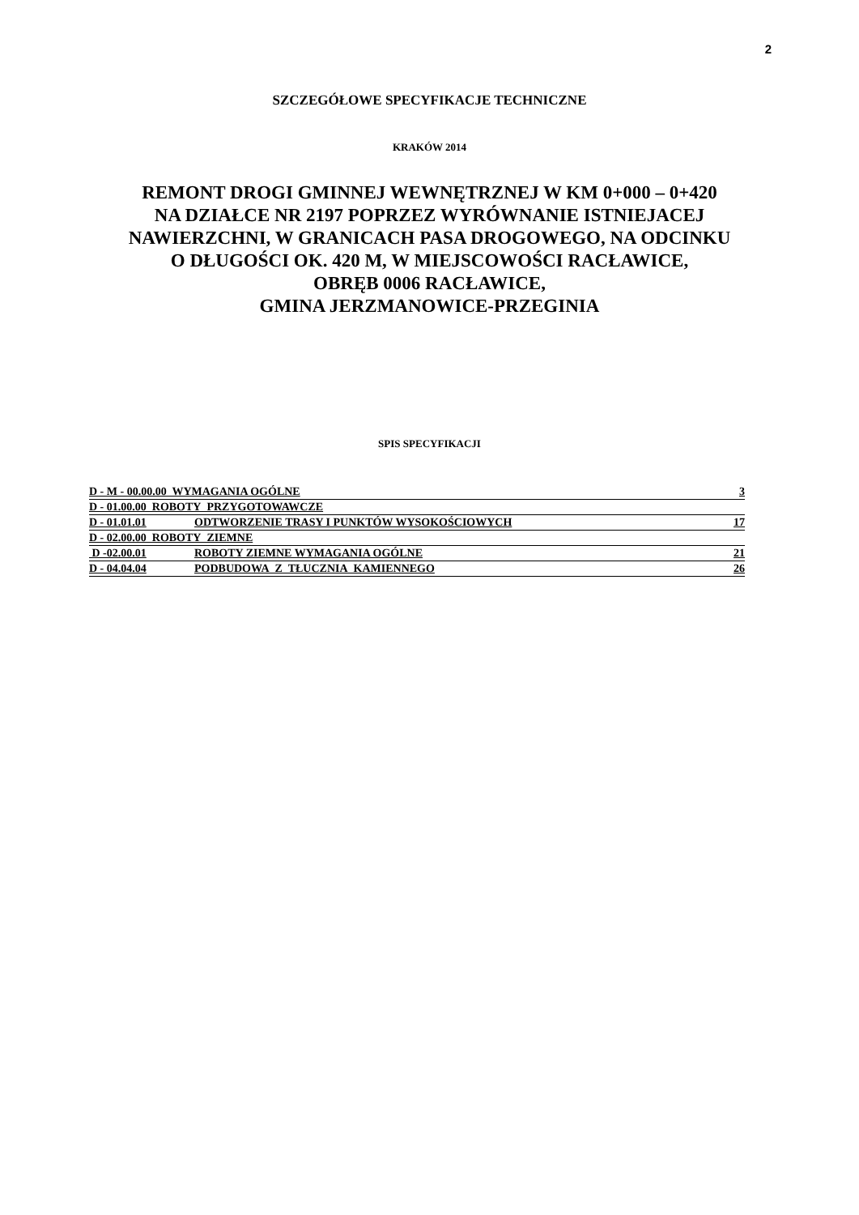2
SZCZEGÓŁOWE SPECYFIKACJE TECHNICZNE
KRAKÓW 2014
REMONT DROGI GMINNEJ WEWNĘTRZNEJ W KM 0+000 – 0+420
NA DZIAŁCE NR 2197 POPRZEZ WYRÓWNANIE ISTNIEJACEJ
NAWIERZCHNI, W GRANICACH PASA DROGOWEGO, NA ODCINKU
O DŁUGOŚCI OK. 420 M, W MIEJSCOWOŚCI RACŁAWICE,
OBRĘB 0006 RACŁAWICE,
GMINA JERZMANOWICE-PRZEGINIA
SPIS SPECYFIKACJI
| D - M - 00.00.00 WYMAGANIA OGÓLNE | | 3 |
| D - 01.00.00 ROBOTY PRZYGOTOWAWCZE | | |
| D - 01.01.01 | ODTWORZENIE TRASY I PUNKTÓW WYSOKOŚCIOWYCH | 17 |
| D - 02.00.00 ROBOTY ZIEMNE | | |
| D -02.00.01 | ROBOTY ZIEMNE WYMAGANIA OGÓLNE | 21 |
| D - 04.04.04 | PODBUDOWA Z TŁUCZNIA KAMIENNEGO | 26 |